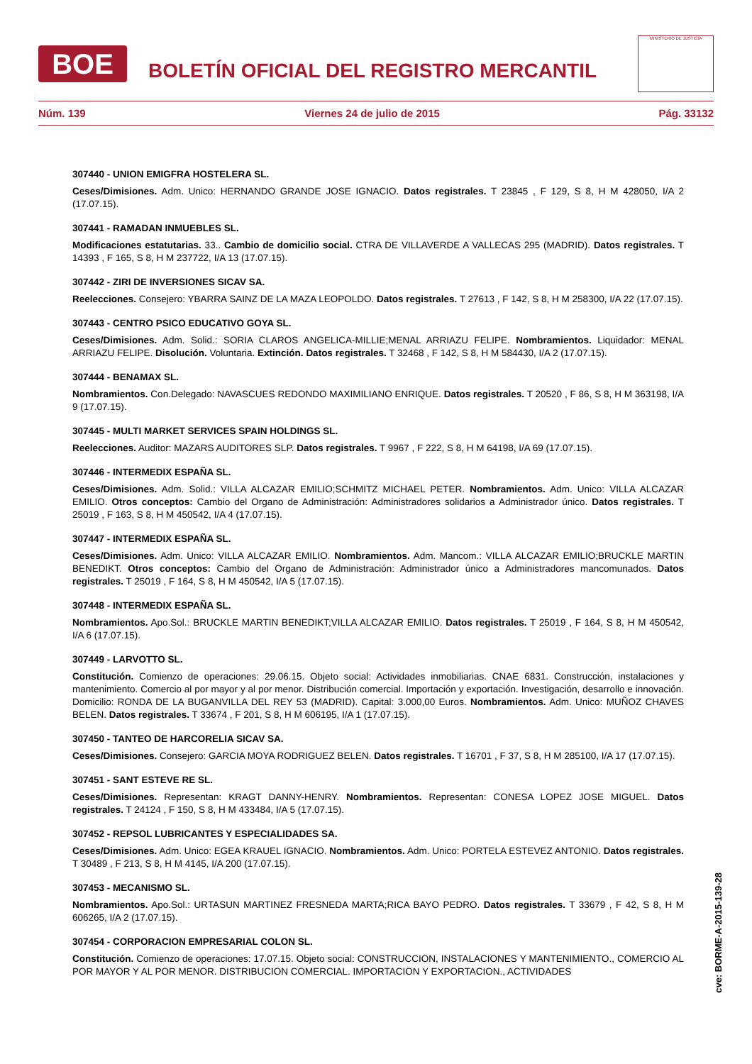BOE
BOLETÍN OFICIAL DEL REGISTRO MERCANTIL
MINISTERIO DE JUSTICIA
Núm. 139 Viernes 24 de julio de 2015 Pág. 33132
307440 - UNION EMIGFRA HOSTELERA SL.
Ceses/Dimisiones. Adm. Unico: HERNANDO GRANDE JOSE IGNACIO. Datos registrales. T 23845 , F 129, S 8, H M 428050, I/A 2 (17.07.15).
307441 - RAMADAN INMUEBLES SL.
Modificaciones estatutarias. 33.. Cambio de domicilio social. CTRA DE VILLAVERDE A VALLECAS 295 (MADRID). Datos registrales. T 14393 , F 165, S 8, H M 237722, I/A 13 (17.07.15).
307442 - ZIRI DE INVERSIONES SICAV SA.
Reelecciones. Consejero: YBARRA SAINZ DE LA MAZA LEOPOLDO. Datos registrales. T 27613 , F 142, S 8, H M 258300, I/A 22 (17.07.15).
307443 - CENTRO PSICO EDUCATIVO GOYA SL.
Ceses/Dimisiones. Adm. Solid.: SORIA CLAROS ANGELICA-MILLIE;MENAL ARRIAZU FELIPE. Nombramientos. Liquidador: MENAL ARRIAZU FELIPE. Disolución. Voluntaria. Extinción. Datos registrales. T 32468 , F 142, S 8, H M 584430, I/A 2 (17.07.15).
307444 - BENAMAX SL.
Nombramientos. Con.Delegado: NAVASCUES REDONDO MAXIMILIANO ENRIQUE. Datos registrales. T 20520 , F 86, S 8, H M 363198, I/A 9 (17.07.15).
307445 - MULTI MARKET SERVICES SPAIN HOLDINGS SL.
Reelecciones. Auditor: MAZARS AUDITORES SLP. Datos registrales. T 9967 , F 222, S 8, H M 64198, I/A 69 (17.07.15).
307446 - INTERMEDIX ESPAÑA SL.
Ceses/Dimisiones. Adm. Solid.: VILLA ALCAZAR EMILIO;SCHMITZ MICHAEL PETER. Nombramientos. Adm. Unico: VILLA ALCAZAR EMILIO. Otros conceptos: Cambio del Organo de Administración: Administradores solidarios a Administrador único. Datos registrales. T 25019 , F 163, S 8, H M 450542, I/A 4 (17.07.15).
307447 - INTERMEDIX ESPAÑA SL.
Ceses/Dimisiones. Adm. Unico: VILLA ALCAZAR EMILIO. Nombramientos. Adm. Mancom.: VILLA ALCAZAR EMILIO;BRUCKLE MARTIN BENEDIKT. Otros conceptos: Cambio del Organo de Administración: Administrador único a Administradores mancomunados. Datos registrales. T 25019 , F 164, S 8, H M 450542, I/A 5 (17.07.15).
307448 - INTERMEDIX ESPAÑA SL.
Nombramientos. Apo.Sol.: BRUCKLE MARTIN BENEDIKT;VILLA ALCAZAR EMILIO. Datos registrales. T 25019 , F 164, S 8, H M 450542, I/A 6 (17.07.15).
307449 - LARVOTTO SL.
Constitución. Comienzo de operaciones: 29.06.15. Objeto social: Actividades inmobiliarias. CNAE 6831. Construcción, instalaciones y mantenimiento. Comercio al por mayor y al por menor. Distribución comercial. Importación y exportación. Investigación, desarrollo e innovación. Domicilio: RONDA DE LA BUGANVILLA DEL REY 53 (MADRID). Capital: 3.000,00 Euros. Nombramientos. Adm. Unico: MUÑOZ CHAVES BELEN. Datos registrales. T 33674 , F 201, S 8, H M 606195, I/A 1 (17.07.15).
307450 - TANTEO DE HARCORELIA SICAV SA.
Ceses/Dimisiones. Consejero: GARCIA MOYA RODRIGUEZ BELEN. Datos registrales. T 16701 , F 37, S 8, H M 285100, I/A 17 (17.07.15).
307451 - SANT ESTEVE RE SL.
Ceses/Dimisiones. Representan: KRAGT DANNY-HENRY. Nombramientos. Representan: CONESA LOPEZ JOSE MIGUEL. Datos registrales. T 24124 , F 150, S 8, H M 433484, I/A 5 (17.07.15).
307452 - REPSOL LUBRICANTES Y ESPECIALIDADES SA.
Ceses/Dimisiones. Adm. Unico: EGEA KRAUEL IGNACIO. Nombramientos. Adm. Unico: PORTELA ESTEVEZ ANTONIO. Datos registrales. T 30489 , F 213, S 8, H M 4145, I/A 200 (17.07.15).
307453 - MECANISMO SL.
Nombramientos. Apo.Sol.: URTASUN MARTINEZ FRESNEDA MARTA;RICA BAYO PEDRO. Datos registrales. T 33679 , F 42, S 8, H M 606265, I/A 2 (17.07.15).
307454 - CORPORACION EMPRESARIAL COLON SL.
Constitución. Comienzo de operaciones: 17.07.15. Objeto social: CONSTRUCCION, INSTALACIONES Y MANTENIMIENTO., COMERCIO AL POR MAYOR Y AL POR MENOR. DISTRIBUCION COMERCIAL. IMPORTACION Y EXPORTACION., ACTIVIDADES
cve: BORME-A-2015-139-28